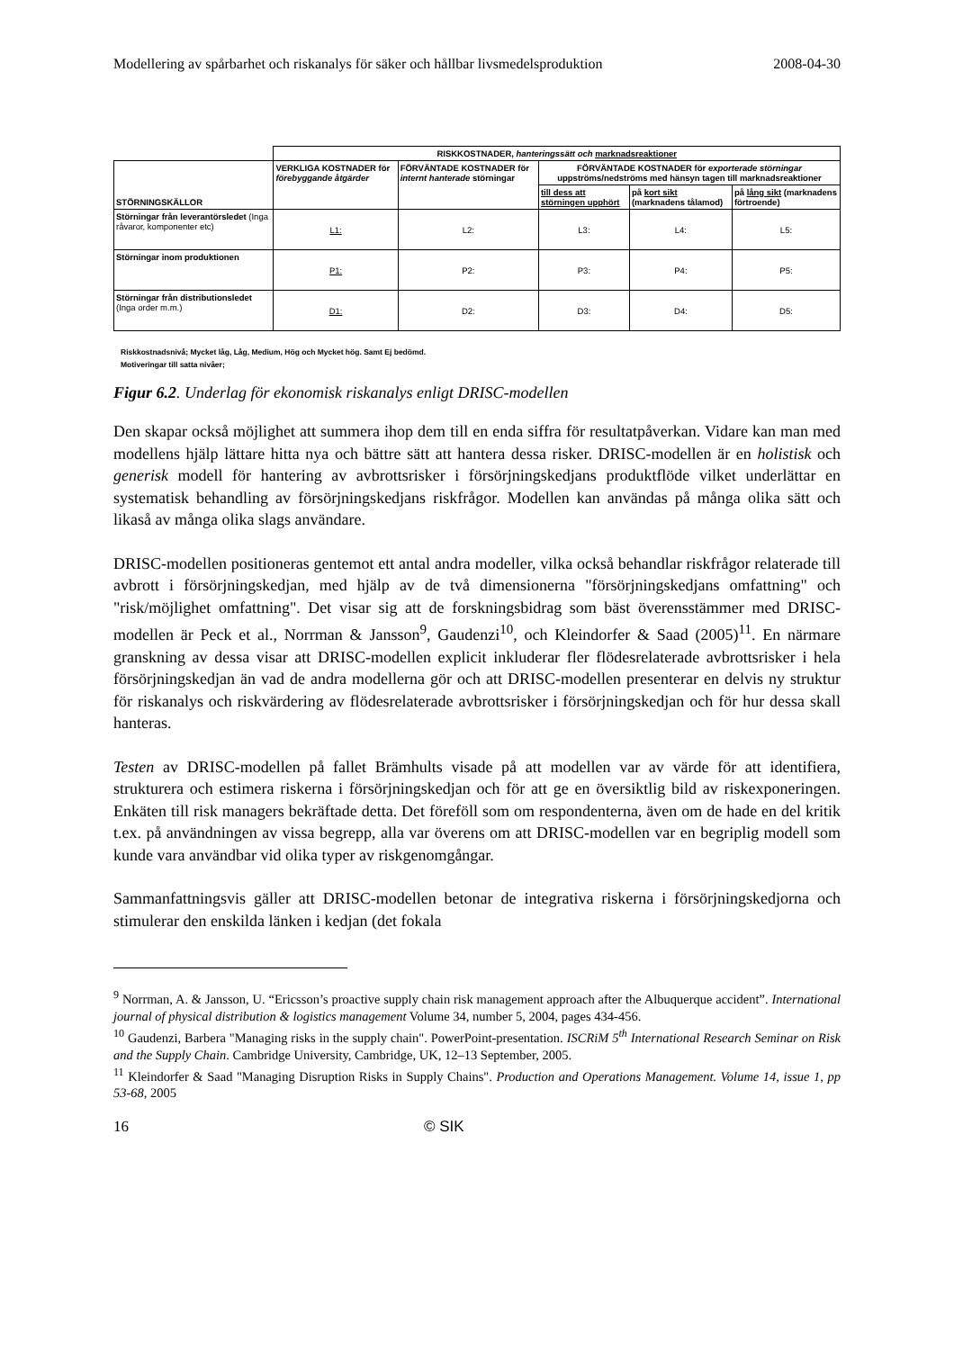Modellering av spårbarhet och riskanalys för säker och hållbar livsmedelsproduktion 2008-04-30
| | RISKKOSTNADER, hanteringssätt och marknadsreaktioner | | | | |
| STÖRNINGSKÄLLOR | VERKLIGA KOSTNADER för förebyggande åtgärder | FÖRVÄNTADE KOSTNADER för internt hanterade störningar | FÖRVÄNTADE KOSTNADER för exporterade störningar uppströms/nedströms med hänsyn tagen till marknadsreaktioner | | |
| | | | till dess att störningen upphört | på kort sikt (marknadens tålamod) | på lång sikt (marknadens förtroende) |
| Störningar från leverantörsledet (Inga råvaror, komponenter etc) | L1: | L2: | L3: | L4: | L5: |
| Störningar inom produktionen | P1: | P2: | P3: | P4: | P5: |
| Störningar från distributionsledet (Inga order m.m.) | D1: | D2: | D3: | D4: | D5: |
Riskkostnadsnivå; Mycket låg, Låg, Medium, Hög och Mycket hög. Samt Ej bedömd.
Motiveringar till satta nivåer;
Figur 6.2. Underlag för ekonomisk riskanalys enligt DRISC-modellen
Den skapar också möjlighet att summera ihop dem till en enda siffra för resultatpåverkan. Vidare kan man med modellens hjälp lättare hitta nya och bättre sätt att hantera dessa risker. DRISC-modellen är en holistisk och generisk modell för hantering av avbrottsrisker i försörjningskedjans produktflöde vilket underlättar en systematisk behandling av försörjningskedjans riskfrågor. Modellen kan användas på många olika sätt och likaså av många olika slags användare.
DRISC-modellen positioneras gentemot ett antal andra modeller, vilka också behandlar riskfrågor relaterade till avbrott i försörjningskedjan, med hjälp av de två dimensionerna "försörjningskedjans omfattning" och "risk/möjlighet omfattning". Det visar sig att de forskningsbidrag som bäst överensstämmer med DRISC-modellen är Peck et al., Norrman & Jansson<sup>9</sup>, Gaudenzi<sup>10</sup>, och Kleindorfer & Saad (2005)<sup>11</sup>. En närmare granskning av dessa visar att DRISC-modellen explicit inkluderar fler flödesrelaterade avbrottsrisker i hela försörjningskedjan än vad de andra modellerna gör och att DRISC-modellen presenterar en delvis ny struktur för riskanalys och riskvärdering av flödesrelaterade avbrottsrisker i försörjningskedjan och för hur dessa skall hanteras.
Testen av DRISC-modellen på fallet Brämhults visade på att modellen var av värde för att identifiera, strukturera och estimera riskerna i försörjningskedjan och för att ge en översiktlig bild av riskexponeringen. Enkäten till risk managers bekräftade detta. Det föreföll som om respondenterna, även om de hade en del kritik t.ex. på användningen av vissa begrepp, alla var överens om att DRISC-modellen var en begriplig modell som kunde vara användbar vid olika typer av riskgenomgångar.
Sammanfattningsvis gäller att DRISC-modellen betonar de integrativa riskerna i försörjningskedjorna och stimulerar den enskilda länken i kedjan (det fokala
<sup>9</sup> Norrman, A. & Jansson, U. “Ericsson’s proactive supply chain risk management approach after the Albuquerque accident”. International journal of physical distribution & logistics management Volume 34, number 5, 2004, pages 434-456.
<sup>10</sup> Gaudenzi, Barbera "Managing risks in the supply chain". PowerPoint-presentation. ISCRiM 5<sup>th</sup> International Research Seminar on Risk and the Supply Chain. Cambridge University, Cambridge, UK, 12–13 September, 2005.
<sup>11</sup> Kleindorfer & Saad "Managing Disruption Risks in Supply Chains". Production and Operations Management. Volume 14, issue 1, pp 53-68, 2005
16 © SIK